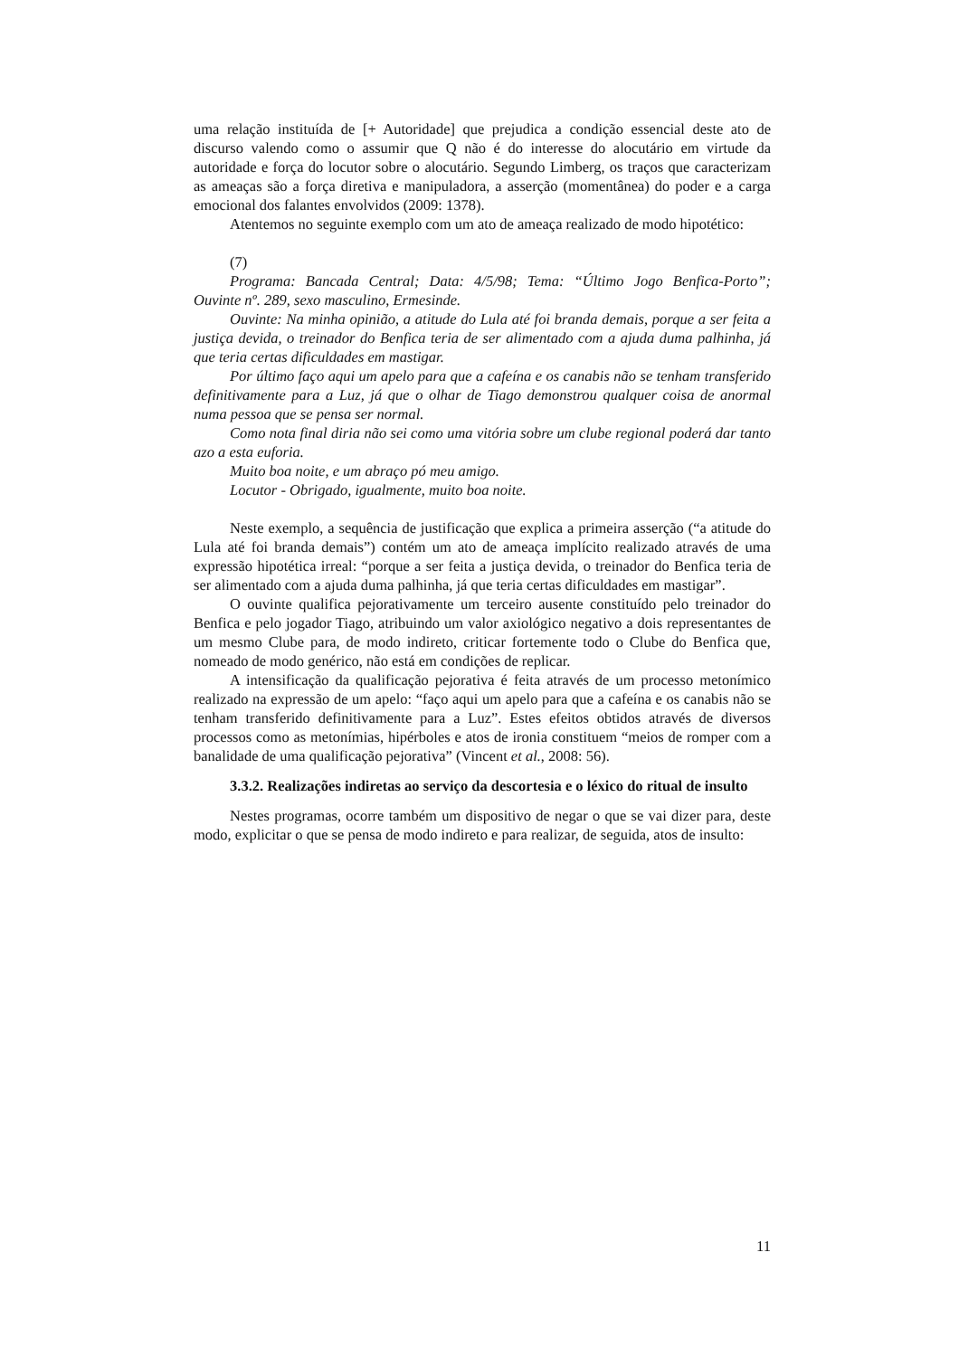uma relação instituída de [+ Autoridade] que prejudica a condição essencial deste ato de discurso valendo como o assumir que Q não é do interesse do alocutário em virtude da autoridade e força do locutor sobre o alocutário. Segundo Limberg, os traços que caracterizam as ameaças são a força diretiva e manipuladora, a asserção (momentânea) do poder e a carga emocional dos falantes envolvidos (2009: 1378).
Atentemos no seguinte exemplo com um ato de ameaça realizado de modo hipotético:
(7)
Programa: Bancada Central; Data: 4/5/98; Tema: “Último Jogo Benfica-Porto”; Ouvinte nº. 289, sexo masculino, Ermesinde.
Ouvinte: Na minha opinião, a atitude do Lula até foi branda demais, porque a ser feita a justiça devida, o treinador do Benfica teria de ser alimentado com a ajuda duma palhinha, já que teria certas dificuldades em mastigar.
Por último faço aqui um apelo para que a cafeína e os canabis não se tenham transferido definitivamente para a Luz, já que o olhar de Tiago demonstrou qualquer coisa de anormal numa pessoa que se pensa ser normal.
Como nota final diria não sei como uma vitória sobre um clube regional poderá dar tanto azo a esta euforia.
Muito boa noite, e um abraço pó meu amigo.
Locutor - Obrigado, igualmente, muito boa noite.
Neste exemplo, a sequência de justificação que explica a primeira asserção (“a atitude do Lula até foi branda demais”) contém um ato de ameaça implícito realizado através de uma expressão hipotética irreal: “porque a ser feita a justiça devida, o treinador do Benfica teria de ser alimentado com a ajuda duma palhinha, já que teria certas dificuldades em mastigar”.
O ouvinte qualifica pejorativamente um terceiro ausente constituído pelo treinador do Benfica e pelo jogador Tiago, atribuindo um valor axiológico negativo a dois representantes de um mesmo Clube para, de modo indireto, criticar fortemente todo o Clube do Benfica que, nomeado de modo genérico, não está em condições de replicar.
A intensificação da qualificação pejorativa é feita através de um processo metonímico realizado na expressão de um apelo: “faço aqui um apelo para que a cafeína e os canabis não se tenham transferido definitivamente para a Luz”. Estes efeitos obtidos através de diversos processos como as metonímias, hipérboles e atos de ironia constituem “meios de romper com a banalidade de uma qualificação pejorativa” (Vincent et al., 2008: 56).
3.3.2. Realizações indiretas ao serviço da descortesia e o léxico do ritual de insulto
Nestes programas, ocorre também um dispositivo de negar o que se vai dizer para, deste modo, explicitar o que se pensa de modo indireto e para realizar, de seguida, atos de insulto:
11